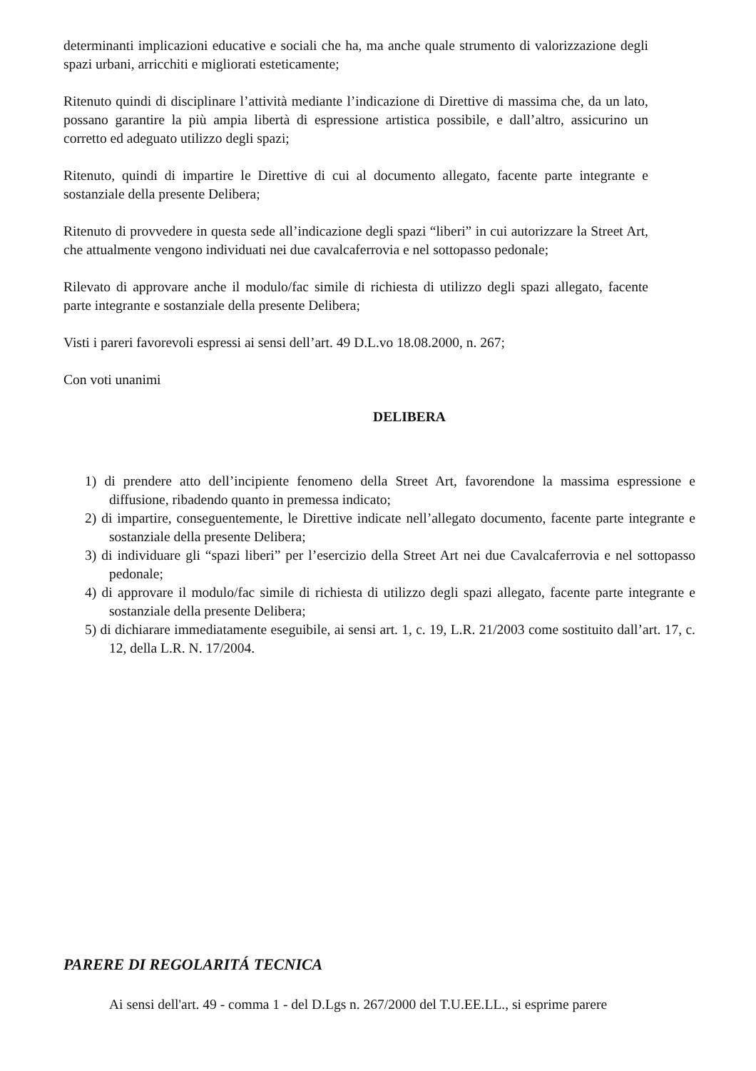determinanti implicazioni educative e sociali che ha, ma anche quale strumento di valorizzazione degli spazi urbani, arricchiti e migliorati esteticamente;
Ritenuto quindi di disciplinare l’attività mediante l’indicazione di Direttive di massima che, da un lato, possano garantire la più ampia libertà di espressione artistica possibile, e dall’altro, assicurino un corretto ed adeguato utilizzo degli spazi;
Ritenuto, quindi di impartire le Direttive di cui al documento allegato, facente parte integrante e sostanziale della presente Delibera;
Ritenuto di provvedere in questa sede all’indicazione degli spazi “liberi” in cui autorizzare la Street Art, che attualmente vengono individuati nei due cavalcaferrovia e nel sottopasso pedonale;
Rilevato di approvare anche il modulo/fac simile di richiesta di utilizzo degli spazi allegato, facente parte integrante e sostanziale della presente Delibera;
Visti i pareri favorevoli espressi ai sensi dell’art. 49 D.L.vo 18.08.2000, n. 267;
Con voti unanimi
DELIBERA
1) di prendere atto dell’incipiente fenomeno della Street Art, favorendone la massima espressione e diffusione, ribadendo quanto in premessa indicato;
2) di impartire, conseguentemente, le Direttive indicate nell’allegato documento, facente parte integrante e sostanziale della presente Delibera;
3) di individuare gli “spazi liberi” per l’esercizio della Street Art nei due Cavalcaferrovia e nel sottopasso pedonale;
4) di approvare il modulo/fac simile di richiesta di utilizzo degli spazi allegato, facente parte integrante e sostanziale della presente Delibera;
5) di dichiarare immediatamente eseguibile, ai sensi art. 1, c. 19, L.R. 21/2003 come sostituito dall’art. 17, c. 12, della L.R. N. 17/2004.
PARERE DI REGOLARITÁ TECNICA
Ai sensi dell'art. 49 - comma 1 - del D.Lgs n. 267/2000 del T.U.EE.LL., si esprime parere